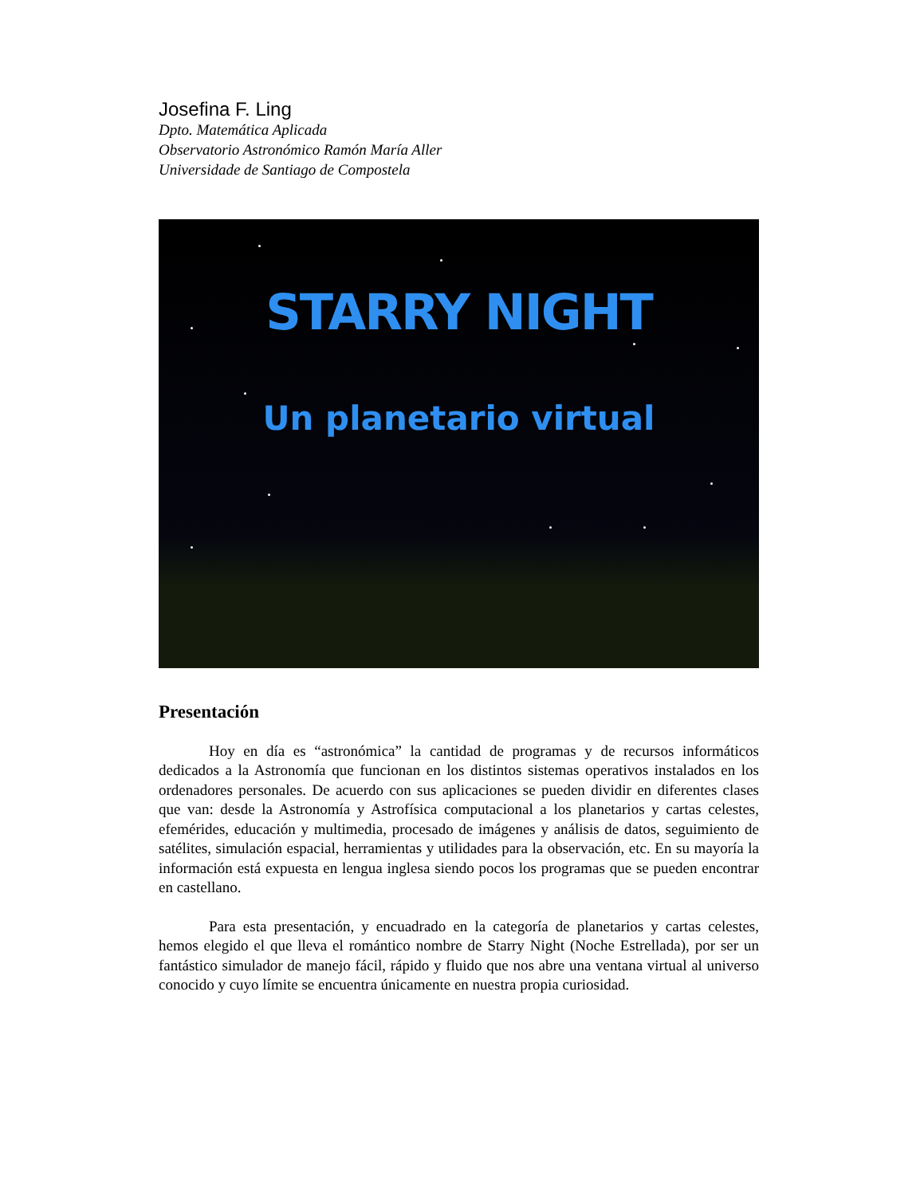Josefina F. Ling
Dpto. Matemática Aplicada
Observatorio Astronómico Ramón María Aller
Universidade de Santiago de Compostela
STARRY NIGHT
Un planetario virtual
Presentación
Hoy en día es “astronómica” la cantidad de programas y de recursos informáticos dedicados a la Astronomía que funcionan en los distintos sistemas operativos instalados en los ordenadores personales. De acuerdo con sus aplicaciones se pueden dividir en diferentes clases que van: desde la Astronomía y Astrofísica computacional a los planetarios y cartas celestes, efemérides, educación y multimedia, procesado de imágenes y análisis de datos, seguimiento de satélites, simulación espacial, herramientas y utilidades para la observación, etc. En su mayoría la información está expuesta en lengua inglesa siendo pocos los programas que se pueden encontrar en castellano.
Para esta presentación, y encuadrado en la categoría de planetarios y cartas celestes, hemos elegido el que lleva el romántico nombre de Starry Night (Noche Estrellada), por ser un fantástico simulador de manejo fácil, rápido y fluido que nos abre una ventana virtual al universo conocido y cuyo límite se encuentra únicamente en nuestra propia curiosidad.